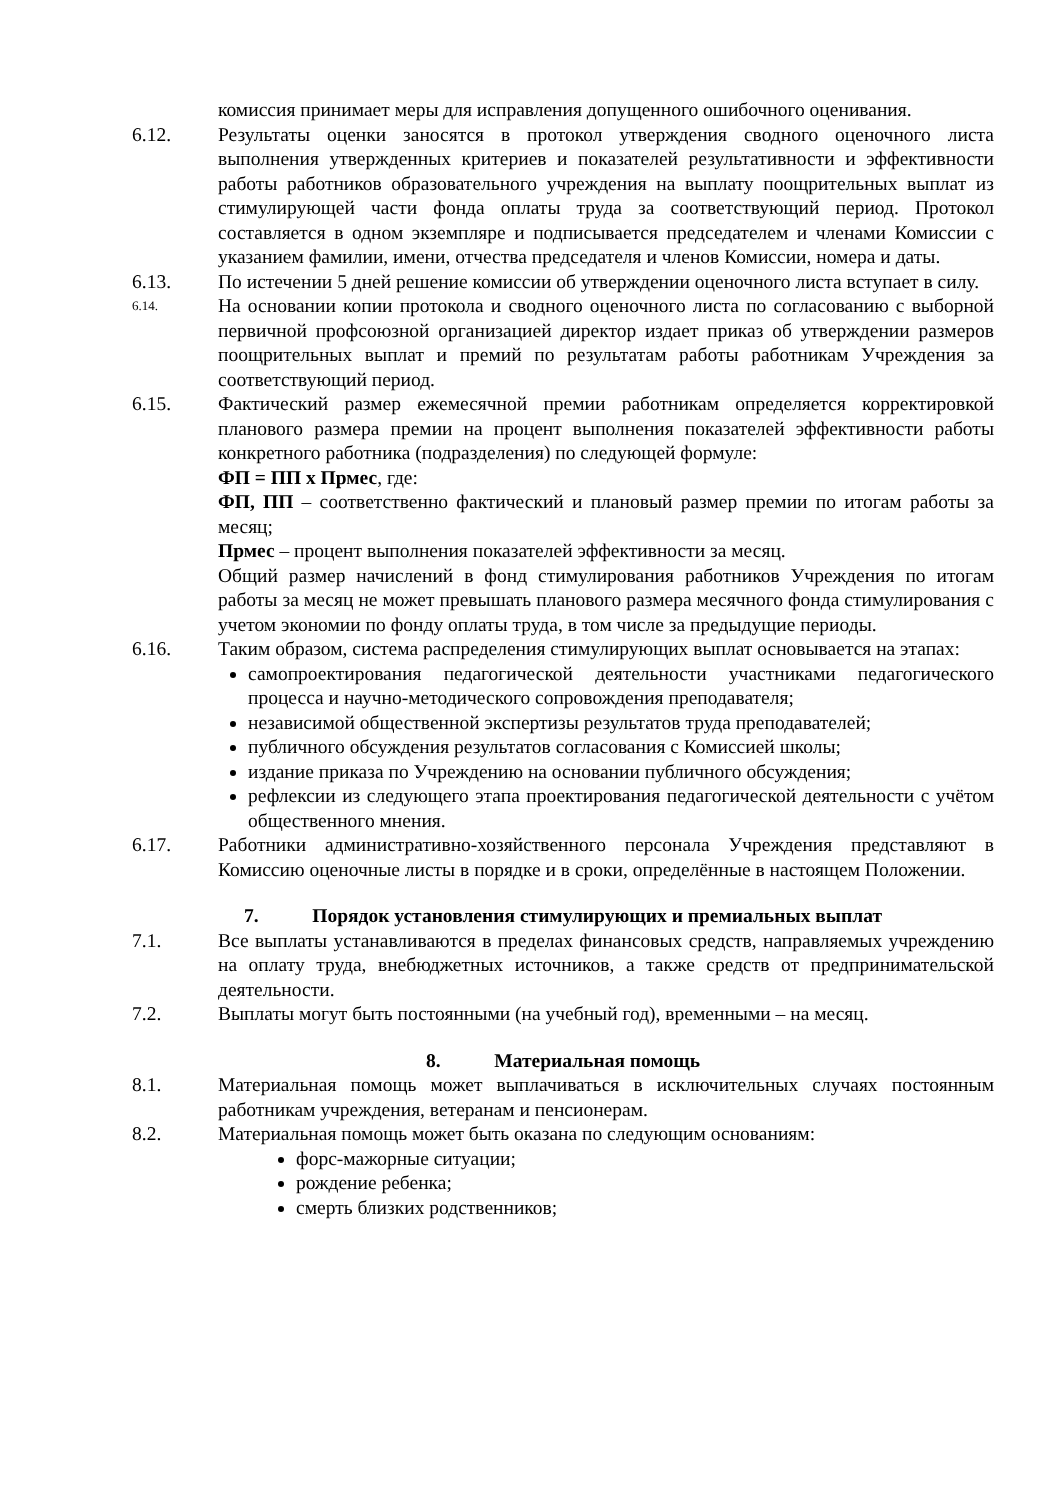комиссия принимает меры для исправления допущенного ошибочного оценивания.
6.12. Результаты оценки заносятся в протокол утверждения сводного оценочного листа выполнения утвержденных критериев и показателей результативности и эффективности работы работников образовательного учреждения на выплату поощрительных выплат из стимулирующей части фонда оплаты труда за соответствующий период. Протокол составляется в одном экземпляре и подписывается председателем и членами Комиссии с указанием фамилии, имени, отчества председателя и членов Комиссии, номера и даты.
6.13. По истечении 5 дней решение комиссии об утверждении оценочного листа вступает в силу.
6.14.
На основании копии протокола и сводного оценочного листа по согласованию с выборной первичной профсоюзной организацией директор издает приказ об утверждении размеров поощрительных выплат и премий по результатам работы работникам Учреждения за соответствующий период.
6.15. Фактический размер ежемесячной премии работникам определяется корректировкой планового размера премии на процент выполнения показателей эффективности работы конкретного работника (подразделения) по следующей формуле:
ФП = ПП х Прмес, где:
ФП, ПП – соответственно фактический и плановый размер премии по итогам работы за месяц;
Прмес – процент выполнения показателей эффективности за месяц.
Общий размер начислений в фонд стимулирования работников Учреждения по итогам работы за месяц не может превышать планового размера месячного фонда стимулирования с учетом экономии по фонду оплаты труда, в том числе за предыдущие периоды.
6.16. Таким образом, система распределения стимулирующих выплат основывается на этапах:
самопроектирования педагогической деятельности участниками педагогического процесса и научно-методического сопровождения преподавателя;
независимой общественной экспертизы результатов труда преподавателей;
публичного обсуждения результатов согласования с Комиссией школы;
издание приказа по Учреждению на основании публичного обсуждения;
рефлексии из следующего этапа проектирования педагогической деятельности с учётом общественного мнения.
6.17. Работники административно-хозяйственного персонала Учреждения представляют в Комиссию оценочные листы в порядке и в сроки, определённые в настоящем Положении.
7. Порядок установления стимулирующих и премиальных выплат
7.1. Все выплаты устанавливаются в пределах финансовых средств, направляемых учреждению на оплату труда, внебюджетных источников, а также средств от предпринимательской деятельности.
7.2. Выплаты могут быть постоянными (на учебный год), временными – на месяц.
8. Материальная помощь
8.1. Материальная помощь может выплачиваться в исключительных случаях постоянным работникам учреждения, ветеранам и пенсионерам.
8.2. Материальная помощь может быть оказана по следующим основаниям:
форс-мажорные ситуации;
рождение ребенка;
смерть близких родственников;